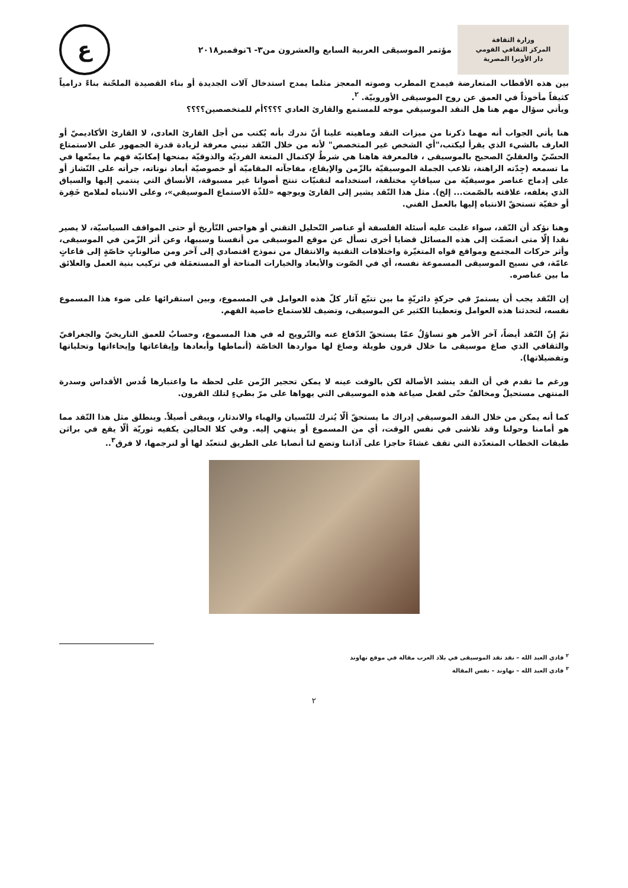وزارة الثقافة
المركز الثقافي القومي
دار الأوبرا المصرية
مؤتمر الموسيقى العربية السابع والعشرون من٣- ٦نوفمبر٢٠١٨
ع
بين هذه الأقطاب المتعارضة فيمدح المطرب وصوته المعجز مثلما يمدح استدخال آلات الجديدة أو بناء القصيدة الملحّنة بناءً درامياً كثيفاً مأخوذاً في العمق عن روح الموسيقى الأوروبيّة. <sup>٢</sup>.
ويأتي سؤال مهم هنا هل النقد الموسيقي موجه للمستمع والقارئ العادي ؟؟؟؟أم للمتخصصين؟؟؟؟
هنا يأتي الجواب أنه مهما ذكرنا من ميزات النقد وماهيته علينا أنّ ندرك بأنه يُكتب من أجل القارئ العادى، لا القارئ الأكاديميّ أو العارف بالشيء الذي يقرأ ليكتب،"أي الشخص غير المتخصص" لأنه من خلال النّقد نبني معرفة لزيادة قدرة الجمهور على الاستمتاع الحسّيّ والعقليّ الصحيح بالموسيقى ، فالمعرفة هاهنا هي شرطٌ لإكتمال المتعة الفرديّة والذوقيّة بمنحها إمكانيّة فهم ما يمتّعها في ما تسمعه (جِدّته الراهنة، تلاعب الجملة الموسيقيّة بالزّمن والإيقاع، مفاجآته المقاميّة أو خصوصيّة أبعاد نوتاته، جرأته على النّشاز أو على إدماج عناصر موسيقيّة من سياقاتٍ مختلفة، استخدامه لتقنيّات تنتج أصواتا غير مسبوقة، الأنساق التي ينتمي إليها والسياق الذي يغلفه، علاقته بالصّمت... إلخ). مثل هذا النّقد يشير إلى القارئ ويوجهه «للذّة الاستماع الموسيقي»، وعلى الانتباه لملامح خَفِرة أو خفيّة تستحقّ الانتباه إليها بالعمل الفني.
وهنا نؤكد أن النّقد، سواء غلبت عليه أسئلة الفلسفة أو عناصر التّحليل التقني أو هواجس التّأريخ أو حتى المواقف السياسيّة، لا يصير نقدا إلّا متى انضمّت إلى هذه المسائل قضايا أخرى تسأل عن موقع الموسيقى من أنفسنا وسببها، وعن أثر الزّمن في الموسيقى، وأثر حركات المجتمع ومواقع قواه المتغيّرة واختلافات التقنية والانتقال من نموذج اقتصادي إلى آخر ومن صالوناتٍ خاصّةٍ إلى قاعاتٍ عامّة، في نسيج الموسيقى المسموعة نفسه، أي في الصّوت والأبعاد والخيارات المتاحة أو المستعمَلة في تركيب بنية العمل والعلائق ما بين عناصره.
إن النّقد يجب أن يستمرّ في حركةٍ دائريّةٍ ما بين تتبّع آثار كلّ هذه العوامل في المسموع، وبين استقرائها على ضوء هذا المسموع نفسه، لتحدثنا هذه العوامل وتعطينا الكثير عن الموسيقى، وتضيف للاستماع خاصية الفهم.
ثمّ إنّ النّقد أيضاً، آخر الأمر هو تساؤلٌ عمّا يستحقّ الدّفاع عنه والتّرويج له في هذا المسموع، وحسابٌ للعمق التاريخيّ والجغرافيّ والثقافي الذي صاغ موسيقى ما خلال قرون طويلة وصاغ لها مواردها الخاصّة (أنماطها وأبعادها وإيقاعاتها وإيحاءاتها وتحلياتها وتفضيلاتها).
ورغم ما تقدم في أن النقد ينشد الأصالة لكن بالوقت عينه لا يمكن تحجير الزّمن على لحظة ما واعتبارها قُدس الأقداس وسدرة المنتهى مستحيلٌ ومخالفٌ حتّى لفعل صياغة هذه الموسيقى التي يهواها على مرّ بطيءٍ لتلك القرون.
كما أنه يمكن من خلال النقد الموسيقي إدراك ما يستحقّ ألّا يُترك للنّسيان والهباء والاندثار، ويبقى أصيلاً. وينطلق مثل هذا النّقد مما هو أمامنا وحولنا وقد تلاشى في نفس الوقت، أي من المسموع أو ينتهي إليه. وفي كلا الحالين يكفيه ثوريّة ألّا يقع في براثن طبقات الخطاب المتعدّدة التي تقف غشاءً حاجزا على آذاننا وتضع لنا أنصابا على الطريق لنتعبّد لها أو لنرجمها، لا فرق<sup>٣</sup>..
<sup>٢</sup> فادي العبد الله – نقد نقد الموسيقى في بلاد العرب مقالة في موقع نهاوند
<sup>٣</sup> فادي العبد الله – نهاوند – نفس المقالة
٢